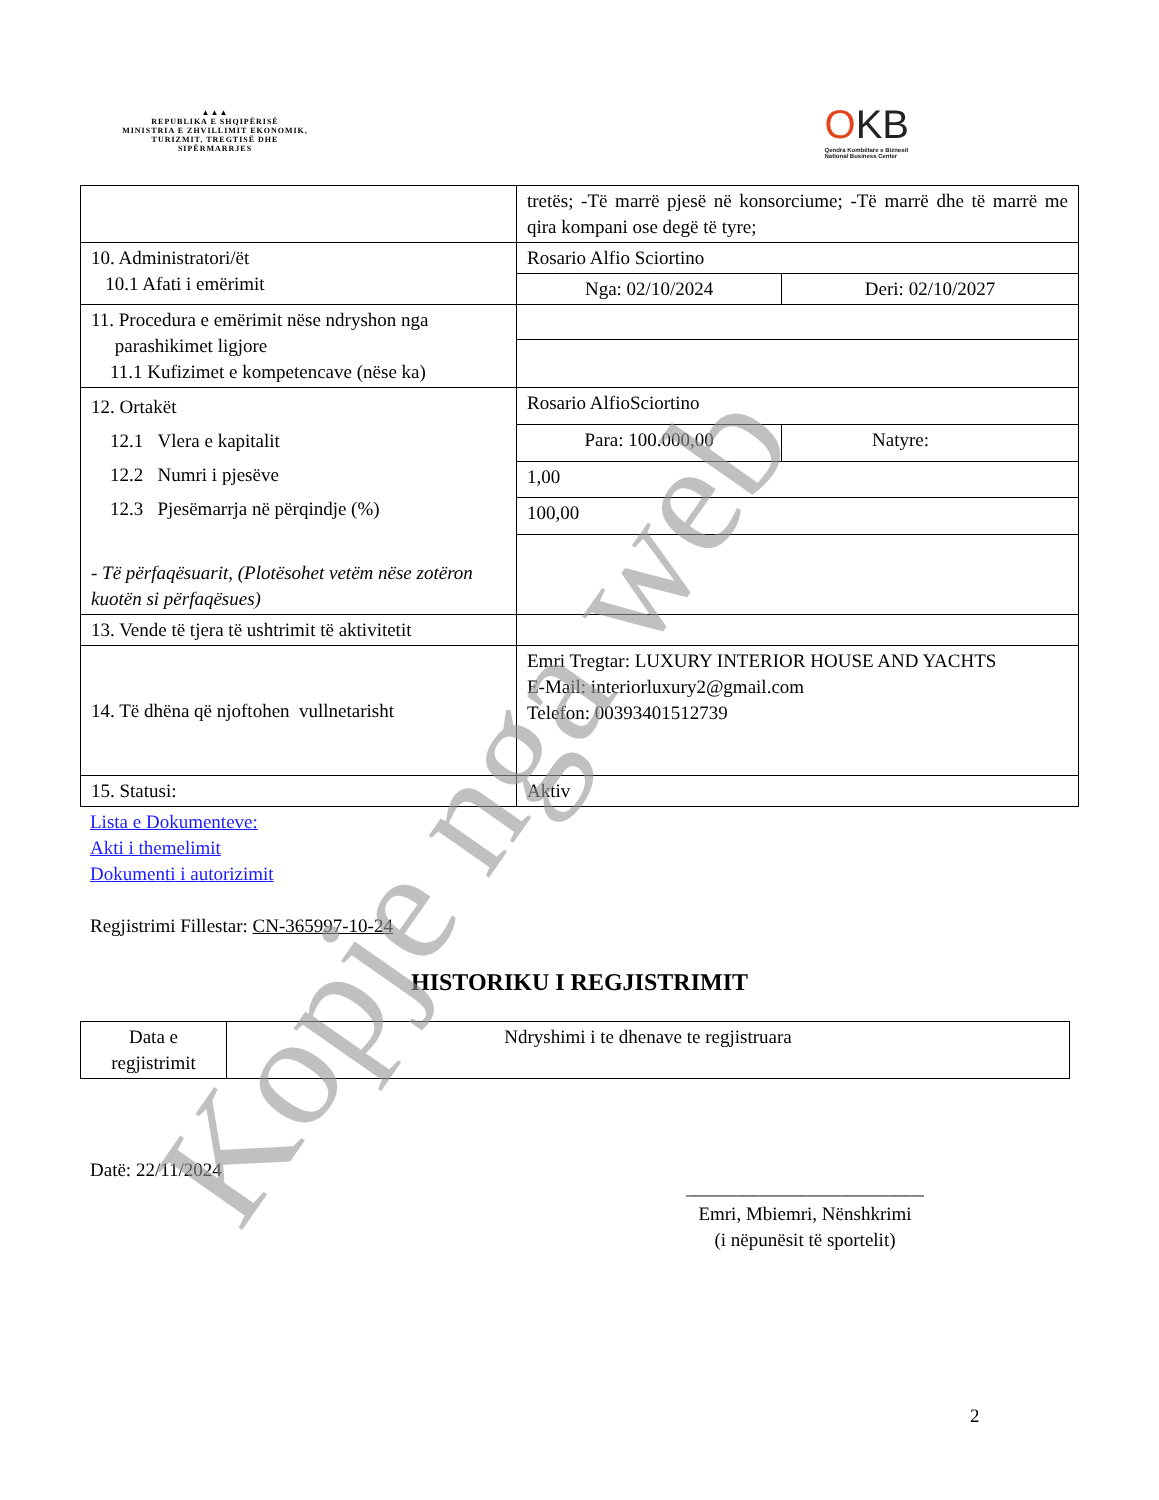▲▲▲
REPUBLIKA E SHQIPËRISË
MINISTRIA E ZHVILLIMIT EKONOMIK, TURIZMIT, TREGTISË DHE SIPËRMARRJES
OKB
Qendra Kombëtare e Biznesit
National Business Center
| | tretës; -Të marrë pjesë në konsorciume; -Të marrë dhe të marrë me qira kompani ose degë të tyre; | |
| 10. Administratori/ët 10.1 Afati i emërimit | Rosario Alfio Sciortino | |
| | Nga: 02/10/2024 | Deri: 02/10/2027 |
| 11. Procedura e emërimit nëse ndryshon nga parashikimet ligjore 11.1 Kufizimet e kompetencave (nëse ka) | | |
| 12. Ortakët 12.1 Vlera e kapitalit 12.2 Numri i pjesëve 12.3 Pjesëmarrja në përqindje (%) - Të përfaqësuarit, (Plotësohet vetëm nëse zotëron kuotën si përfaqësues) | Rosario AlfioSciortino | |
| | Para: 100.000,00 | Natyre: |
| | 1,00 | |
| | 100,00 | |
| 13. Vende të tjera të ushtrimit të aktivitetit | | |
| 14. Të dhëna që njoftohen vullnetarisht | Emri Tregtar: LUXURY INTERIOR HOUSE AND YACHTS E-Mail: interiorluxury2@gmail.com Telefon: 00393401512739 | |
| 15. Statusi: | Aktiv | |
Lista e Dokumenteve:
Akti i themelimit
Dokumenti i autorizimit
Regjistrimi Fillestar: CN-365997-10-24
HISTORIKU I REGJISTRIMIT
| Data e regjistrimit | Ndryshimi i te dhenave te regjistruara |
Datë: 22/11/2024
_________________________
Emri, Mbiemri, Nënshkrimi
(i nëpunësit të sportelit)
2
Kopje nga web